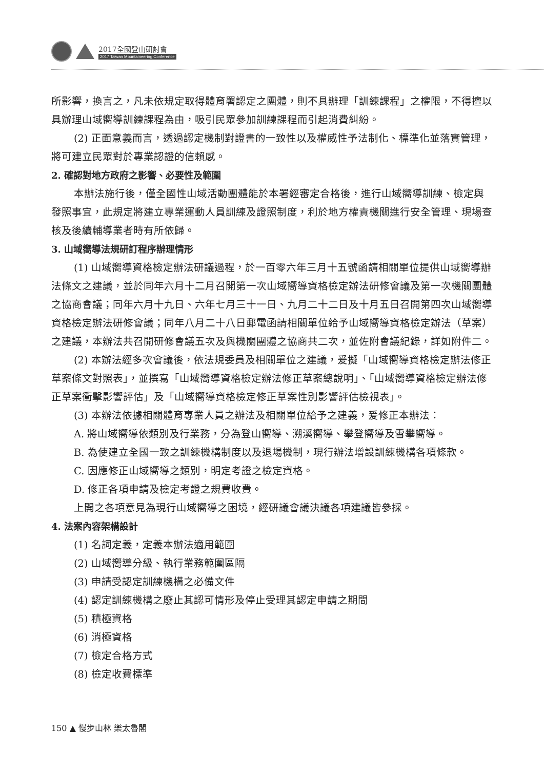2017全國登山研討會
2017 Taiwan Mountaineering Conference
所影響，換言之，凡未依規定取得體育署認定之團體，則不具辦理「訓練課程」之權限，不得擅以具辦理山域嚮導訓練課程為由，吸引民眾參加訓練課程而引起消費糾紛。
(2) 正面意義而言，透過認定機制對證書的一致性以及權威性予法制化、標準化並落實管理，將可建立民眾對於專業認證的信賴感。
2. 確認對地方政府之影響、必要性及範圍
本辦法施行後，僅全國性山域活動團體能於本署經審定合格後，進行山域嚮導訓練、檢定與發照事宜，此規定將建立專業運動人員訓練及證照制度，利於地方權責機關進行安全管理、現場查核及後續輔導業者時有所依歸。
3. 山域嚮導法規研訂程序辦理情形
(1) 山域嚮導資格檢定辦法研議過程，於一百零六年三月十五號函請相關單位提供山域嚮導辦法條文之建議，並於同年六月十二月召開第一次山域嚮導資格檢定辦法研修會議及第一次機關團體之協商會議；同年六月十九日、六年七月三十一日、九月二十二日及十月五日召開第四次山域嚮導資格檢定辦法研修會議；同年八月二十八日郵電函請相關單位給予山域嚮導資格檢定辦法（草案）之建議，本辦法共召開研修會議五次及與機關團體之協商共二次，並佐附會議紀錄，詳如附件二。
(2) 本辦法經多次會議後，依法規委員及相關單位之建議，爰擬「山域嚮導資格檢定辦法修正草案條文對照表」，並撰寫「山域嚮導資格檢定辦法修正草案總說明」、「山域嚮導資格檢定辦法修正草案衝擊影響評估」及「山域嚮導資格檢定修正草案性別影響評估檢視表」。
(3) 本辦法依據相關體育專業人員之辦法及相關單位給予之建義，爰修正本辦法：
A. 將山域嚮導依類別及行業務，分為登山嚮導、溯溪嚮導、攀登嚮導及雪攀嚮導。
B. 為使建立全國一致之訓練機構制度以及退場機制，現行辦法增設訓練機構各項條款。
C. 因應修正山域嚮導之類別，明定考證之檢定資格。
D. 修正各項申請及檢定考證之規費收費。
上開之各項意見為現行山域嚮導之困境，經研議會議決議各項建議皆參採。
4. 法案內容架構設計
(1) 名詞定義，定義本辦法適用範圍
(2) 山域嚮導分級、執行業務範圍區隔
(3) 申請受認定訓練機構之必備文件
(4) 認定訓練機構之廢止其認可情形及停止受理其認定申請之期間
(5) 積極資格
(6) 消極資格
(7) 檢定合格方式
(8) 檢定收費標準
150 ▲ 慢步山林 樂太魯閣